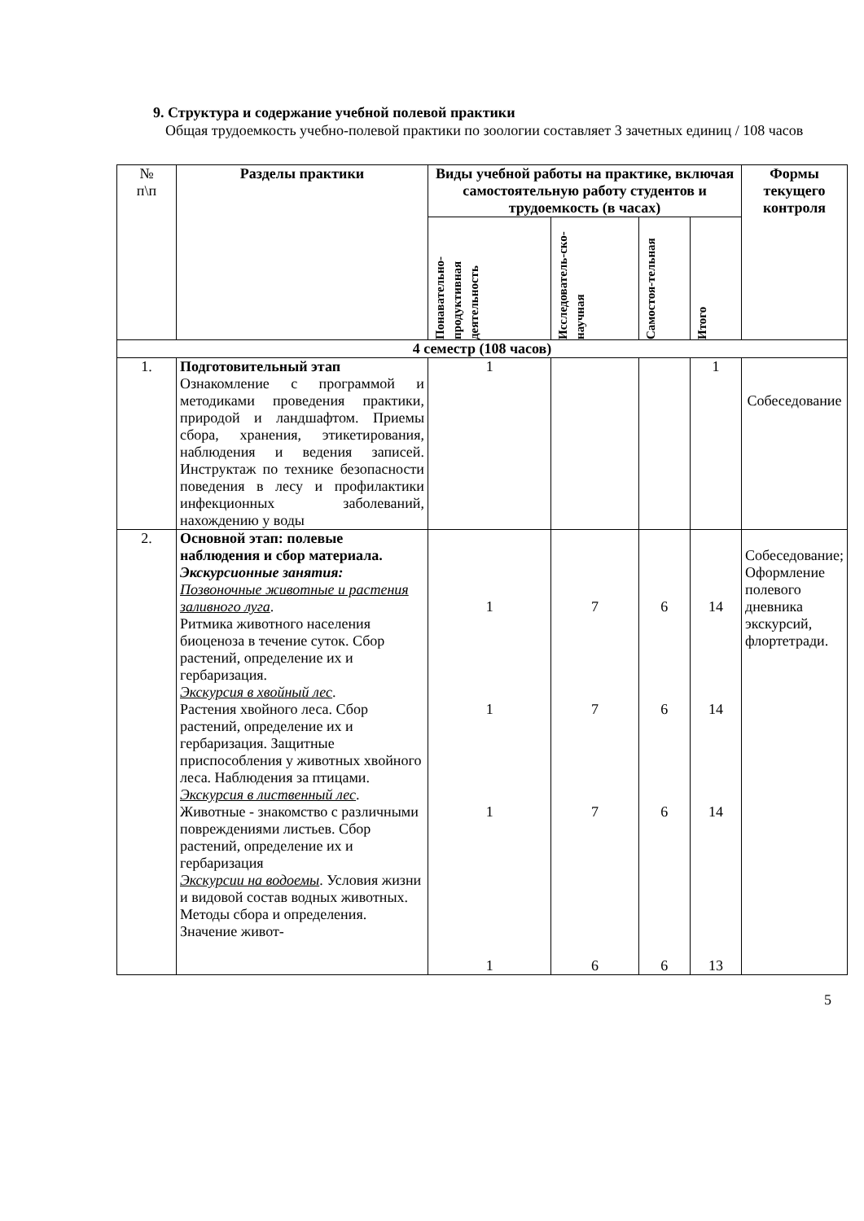9. Структура и содержание учебной полевой практики
Общая трудоемкость учебно-полевой практики по зоологии составляет 3 зачетных единиц / 108 часов
| № п\п | Разделы практики | Виды учебной работы на практике, включая самостоятельную работу студентов и трудоемкость (в часах) | | | | Формы текущего контроля |
| | | Понавательно-продуктивная деятельность | Исследователь-ско-научная | Самостоя-тельная | Итого | |
| 4 семестр (108 часов) | | | | | | |
| 1. | Подготовительный этап Ознакомление с программой и методиками проведения практики, природой и ландшафтом. Приемы сбора, хранения, этикетирования, наблюдения и ведения записей. Инструктаж по технике безопасности поведения в лесу и профилактики инфекционных заболеваний, нахождению у воды | 1 | | | 1 | Собеседование |
| 2. | Основной этап: полевые наблюдения и сбор материала. Экскурсионные занятия: Позвоночные животные и растения заливного луга . Ритмика животного населения биоценоза в течение суток. Сбор растений, определение их и гербаризация. Экскурсия в хвойный лес . Растения хвойного леса. Сбор растений, определение их и гербаризация. Защитные приспособления у животных хвойного леса. Наблюдения за птицами. Экскурсия в лиственный лес . Животные - знакомство с различными повреждениями листьев. Сбор растений, определение их и гербаризация Экскурсии на водоемы . Условия жизни и видовой состав водных животных. Методы сбора и определения. Значение живот- | 1 1 1 1 | 7 7 7 6 | 6 6 6 6 | 14 14 14 13 | Собеседование; Оформление полевого дневника экскурсий, флортетради. |
5